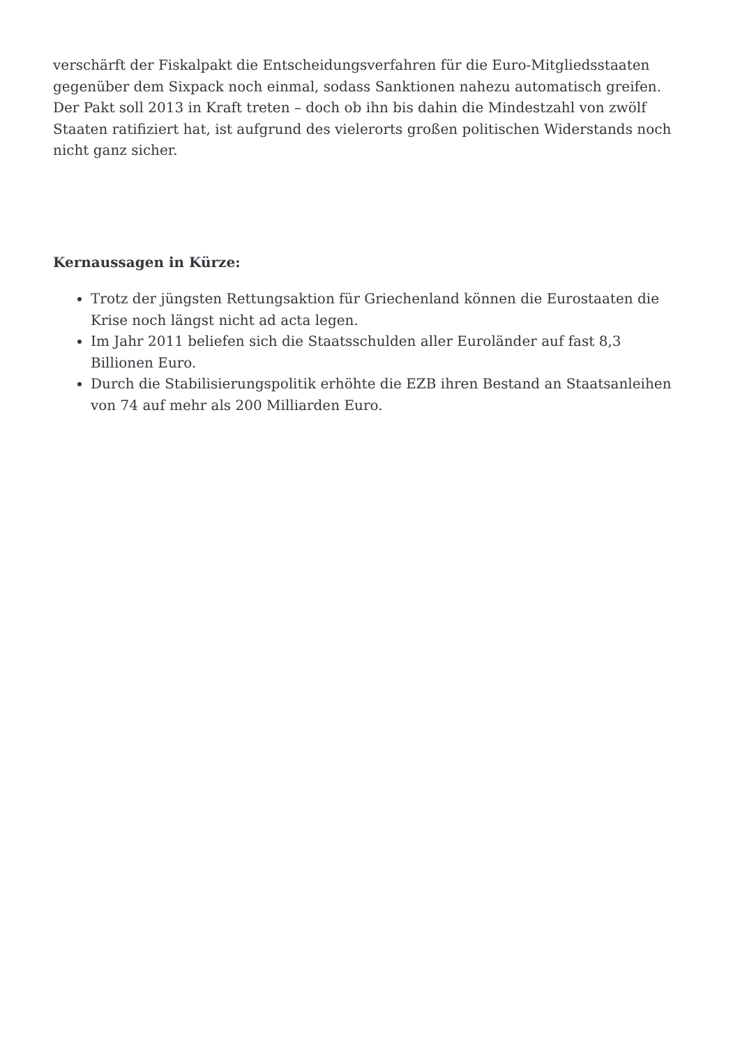verschärft der Fiskalpakt die Entscheidungsverfahren für die Euro-Mitgliedsstaaten gegenüber dem Sixpack noch einmal, sodass Sanktionen nahezu automatisch greifen. Der Pakt soll 2013 in Kraft treten – doch ob ihn bis dahin die Mindestzahl von zwölf Staaten ratifiziert hat, ist aufgrund des vielerorts großen politischen Widerstands noch nicht ganz sicher.
Kernaussagen in Kürze:
Trotz der jüngsten Rettungsaktion für Griechenland können die Eurostaaten die Krise noch längst nicht ad acta legen.
Im Jahr 2011 beliefen sich die Staatsschulden aller Euroländer auf fast 8,3 Billionen Euro.
Durch die Stabilisierungspolitik erhöhte die EZB ihren Bestand an Staatsanleihen von 74 auf mehr als 200 Milliarden Euro.